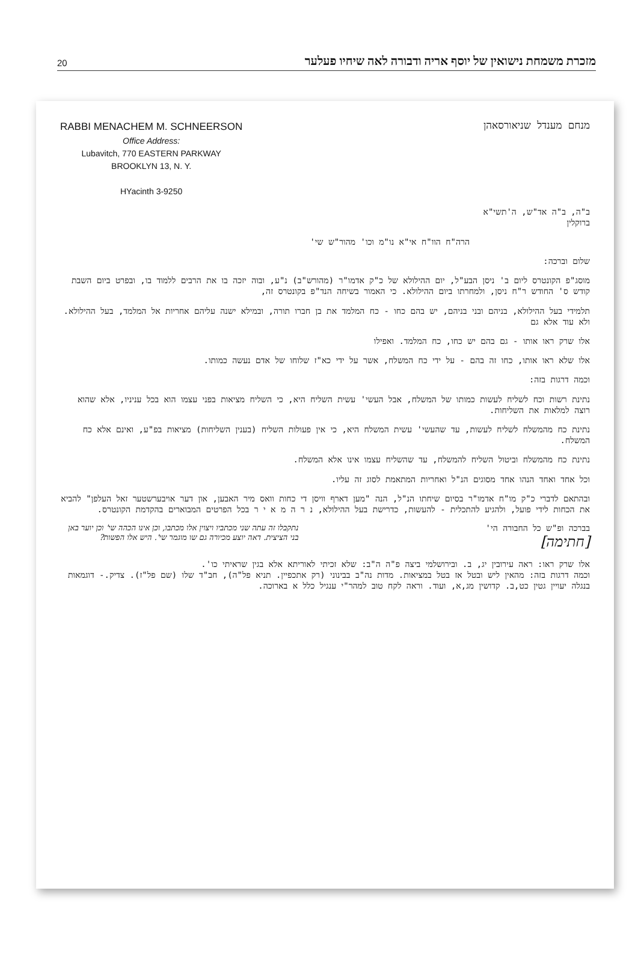20 מזכרת משמחת נישואין של יוסף אריה ודבורה לאה שיחיו פעלער
RABBI MENACHEM M. SCHNEERSON
Office Address:
Lubavitch, 770 EASTERN PARKWAY
BROOKLYN 13, N. Y.
HYacinth 3-9250
מנחם מענדל שניאורסאהן
ב"ה, ב"ה אד"ש, ה'תשי"א
ברוקלין
הרה"ח הוו"ח אי"א נו"מ וכו' מהור"ש שי'
שלום וברכה:
מוסג"פ הקונטרס ליום ב' ניסן הבע"ל, יום ההילולא של כ"ק אדמו"ר (מהורש"ב) נ"ע, ובוה יזכה בו את הרבים ללמוד בו, ובפרט ביום השבת קודש ס' החודש ר"ח ניסן, ולמחרתו ביום ההילולא. כי האמור בשיחה הנד"פ בקונטרס זה,
תלמידי בעל ההילולא, בניהם ובני בניהם, יש בהם כחו - כח המלמד את בן חברו תורה, ובמילא ישנה עליהם אחריות אל המלמד, בעל ההילולא. ולא עוד אלא גם
אלו שרק ראו אותו - גם בהם יש כחו, כח המלמד. ואפילו
אלו שלא ראו אותו, כחו זה בהם - על ידי כח המשלח, אשר על ידי כא"ז שלוחו של אדם נעשה כמותו.
וכמה דרגות בזה:
נתינת רשות וכח לשליח לעשות כמותו של המשלח, אבל העשי' עשית השליח היא, כי השליח מציאות בפני עצמו הוא בכל עניניו, אלא שהוא רוצה למלאות את השליחות.
נתינת כח מהמשלח לשליח לעשות, עד שהעשי' עשית המשלח היא, כי אין פעולות השליח (בענין השליחות) מציאות בפ"ע, ואינם אלא כח המשלח.
נתינת כח מהמשלח וביטול השליח להמשלח, עד שהשליח עצמו אינו אלא המשלח.
וכל אחד ואחד הנהו אחד מסוגים הנ"ל ואחריות המתאמת לסוג זה עליו.
ובהתאם לדברי כ"ק מו"ח אדמו"ר בסיום שיחתו הנ"ל, הנה "מען דארף וויסן די כחות וואס מיר האבען, און דער אויבערשטער זאל העלפן" להביא את הכחות לידי פועל, ולהגיע להתכלית - להעשות, כדרישת בעל ההילולא, נ ר ה מ א י ר בכל הפרטים המבוארים בהקדמת הקונטרס.
נתקבלו זה עתה שני מכתביו ויצוין אלו מכתבו, וכן אינו הכהה שי' וכן יוער באן בני הציצית. דאה יוצע מכיורה גם שו מוגמר שי'. היש אלו הפשות?
בברכה ופ"ש כל החבורה הי'
[חתימה]
אלו שרק ראו: ראה עירובין יג, ב. ובירושלמי ביצה פ"ה ה"ב: שלא זכיתי לאוריתא אלא בגין שראיתי כו'.
וכמה דרגות בזה: מהאין ליש ובטל אז בטל במציאות. מדות נה"ב בבינוני (רק אתכפיין. תניא פל"ה), חב"ד שלו (שם פל"ז). צדיק.- דוגמאות בנגלה יעויין גטין כט,ב. קדושין מג,א, ועוד. וראה לקח טוב למהר"י ענגיל כלל א בארוכה.